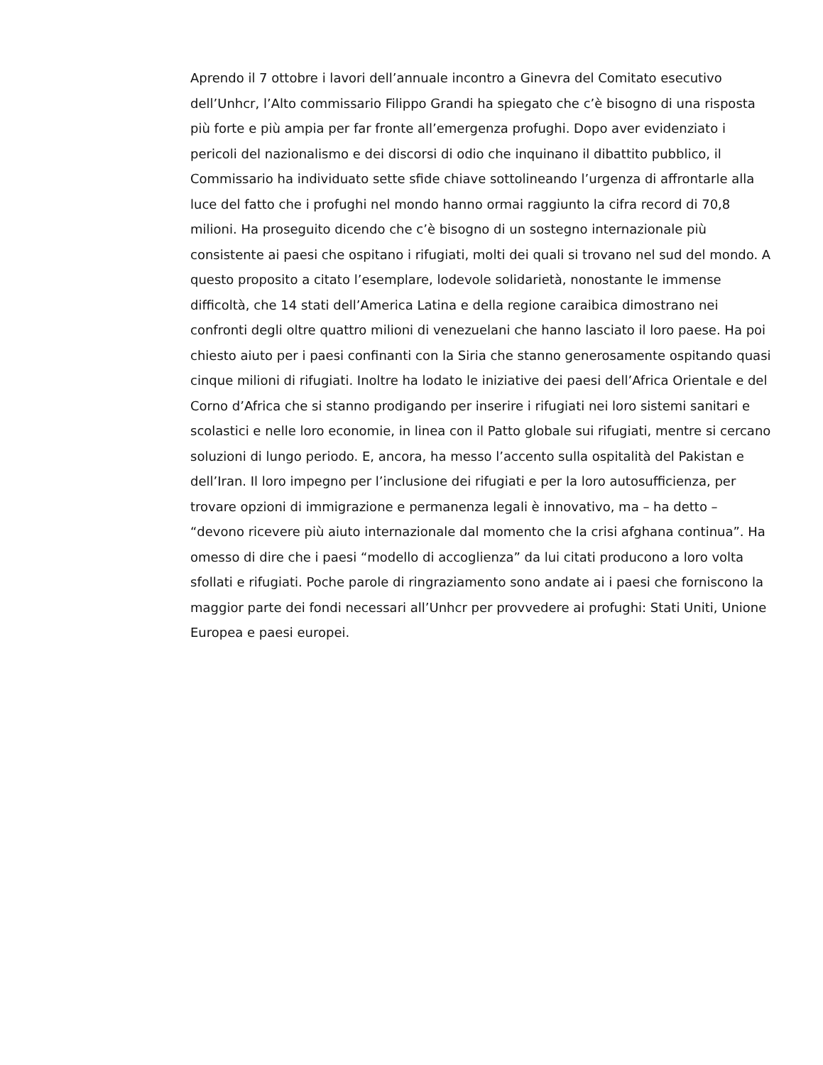Aprendo il 7 ottobre i lavori dell’annuale incontro a Ginevra del Comitato esecutivo dell’Unhcr, l’Alto commissario Filippo Grandi ha spiegato che c’è bisogno di una risposta più forte e più ampia per far fronte all’emergenza profughi. Dopo aver evidenziato i pericoli del nazionalismo e dei discorsi di odio che inquinano il dibattito pubblico, il Commissario ha individuato sette sfide chiave sottolineando l’urgenza di affrontarle alla luce del fatto che i profughi nel mondo hanno ormai raggiunto la cifra record di 70,8 milioni. Ha proseguito dicendo che c’è bisogno di un sostegno internazionale più consistente ai paesi che ospitano i rifugiati, molti dei quali si trovano nel sud del mondo. A questo proposito a citato l’esemplare, lodevole solidarietà, nonostante le immense difficoltà, che 14 stati dell’America Latina e della regione caraibica dimostrano nei confronti degli oltre quattro milioni di venezuelani che hanno lasciato il loro paese. Ha poi chiesto aiuto per i paesi confinanti con la Siria che stanno generosamente ospitando quasi cinque milioni di rifugiati. Inoltre ha lodato le iniziative dei paesi dell’Africa Orientale e del Corno d’Africa che si stanno prodigando per inserire i rifugiati nei loro sistemi sanitari e scolastici e nelle loro economie, in linea con il Patto globale sui rifugiati, mentre si cercano soluzioni di lungo periodo. E, ancora, ha messo l’accento sulla ospitalità del Pakistan e dell’Iran. Il loro impegno per l’inclusione dei rifugiati e per la loro autosufficienza, per trovare opzioni di immigrazione e permanenza legali è innovativo, ma – ha detto – “devono ricevere più aiuto internazionale dal momento che la crisi afghana continua”. Ha omesso di dire che i paesi “modello di accoglienza” da lui citati producono a loro volta sfollati e rifugiati. Poche parole di ringraziamento sono andate ai i paesi che forniscono la maggior parte dei fondi necessari all’Unhcr per provvedere ai profughi: Stati Uniti, Unione Europea e paesi europei.